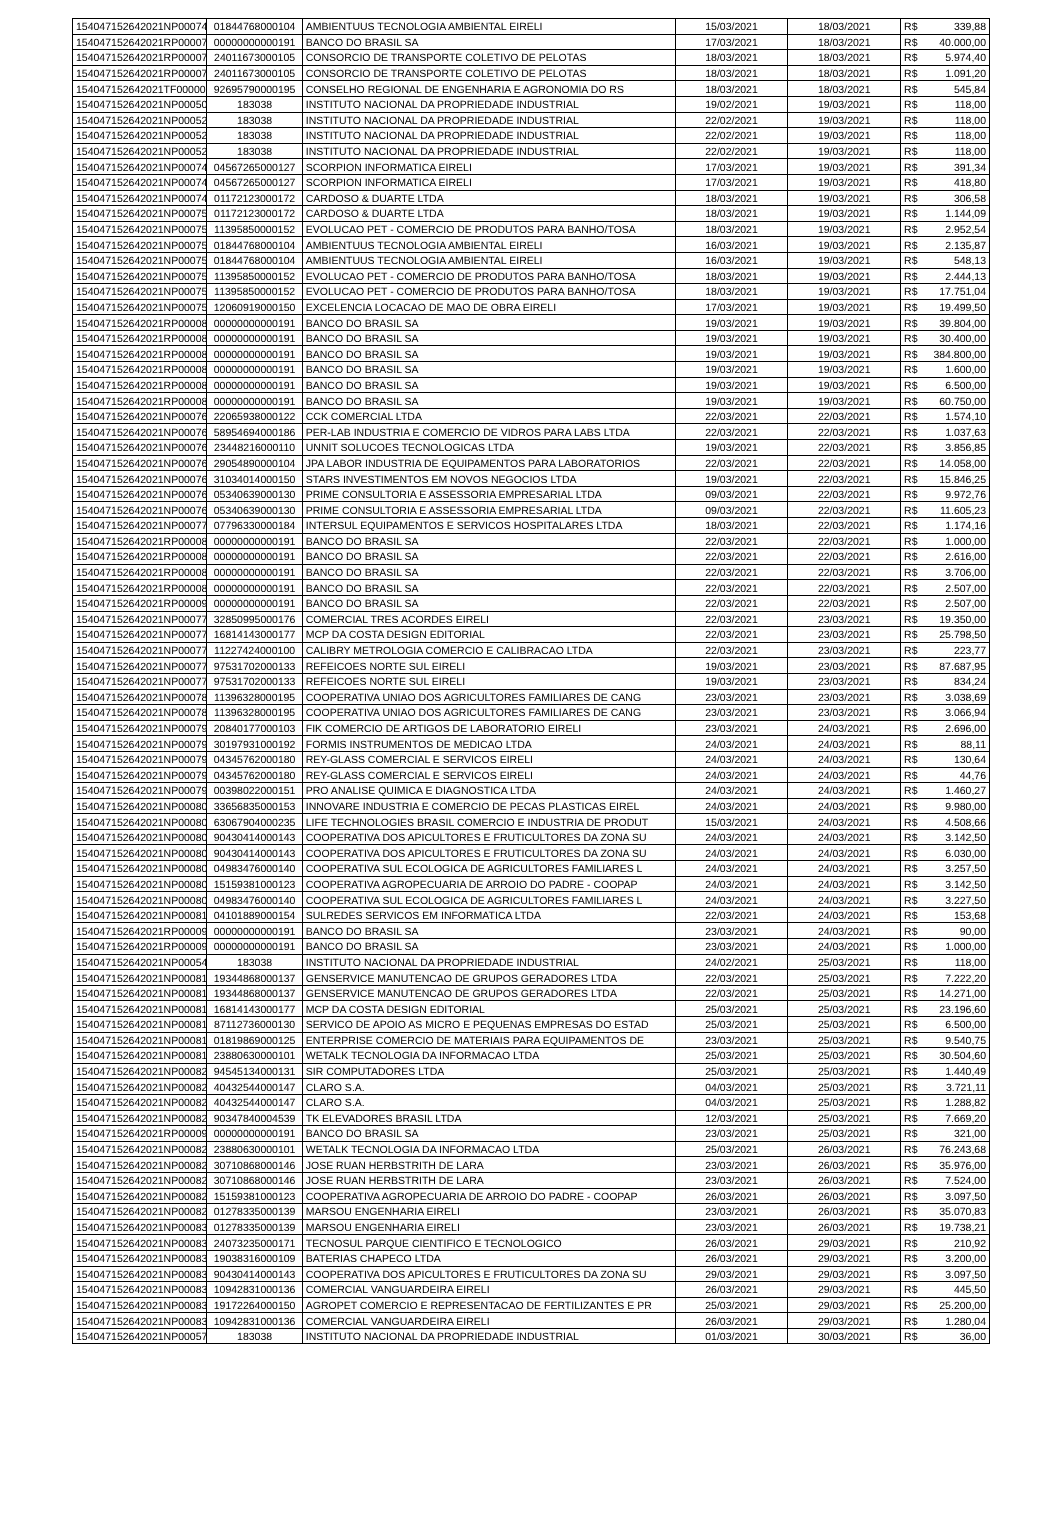| 154047152642021NP000746 | 01844768000104 | AMBIENTUUS TECNOLOGIA AMBIENTAL EIRELI | 15/03/2021 | 18/03/2021 | R$ | 339,88 |
| 154047152642021RP000077 | 00000000000191 | BANCO DO BRASIL SA | 17/03/2021 | 18/03/2021 | R$ | 40.000,00 |
| 154047152642021RP000078 | 24011673000105 | CONSORCIO DE TRANSPORTE COLETIVO DE PELOTAS | 18/03/2021 | 18/03/2021 | R$ | 5.974,40 |
| 154047152642021RP000078 | 24011673000105 | CONSORCIO DE TRANSPORTE COLETIVO DE PELOTAS | 18/03/2021 | 18/03/2021 | R$ | 1.091,20 |
| 154047152642021TF000007 | 92695790000195 | CONSELHO REGIONAL DE ENGENHARIA E AGRONOMIA DO RS | 18/03/2021 | 18/03/2021 | R$ | 545,84 |
| 154047152642021NP000508 | 183038 | INSTITUTO NACIONAL DA PROPRIEDADE INDUSTRIAL | 19/02/2021 | 19/03/2021 | R$ | 118,00 |
| 154047152642021NP000521 | 183038 | INSTITUTO NACIONAL DA PROPRIEDADE INDUSTRIAL | 22/02/2021 | 19/03/2021 | R$ | 118,00 |
| 154047152642021NP000522 | 183038 | INSTITUTO NACIONAL DA PROPRIEDADE INDUSTRIAL | 22/02/2021 | 19/03/2021 | R$ | 118,00 |
| 154047152642021NP000523 | 183038 | INSTITUTO NACIONAL DA PROPRIEDADE INDUSTRIAL | 22/02/2021 | 19/03/2021 | R$ | 118,00 |
| 154047152642021NP000747 | 04567265000127 | SCORPION INFORMATICA EIRELI | 17/03/2021 | 19/03/2021 | R$ | 391,34 |
| 154047152642021NP000747 | 04567265000127 | SCORPION INFORMATICA EIRELI | 17/03/2021 | 19/03/2021 | R$ | 418,80 |
| 154047152642021NP000748 | 01172123000172 | CARDOSO & DUARTE LTDA | 18/03/2021 | 19/03/2021 | R$ | 306,58 |
| 154047152642021NP000750 | 01172123000172 | CARDOSO & DUARTE LTDA | 18/03/2021 | 19/03/2021 | R$ | 1.144,09 |
| 154047152642021NP000751 | 11395850000152 | EVOLUCAO PET - COMERCIO DE PRODUTOS PARA BANHO/TOSA | 18/03/2021 | 19/03/2021 | R$ | 2.952,54 |
| 154047152642021NP000752 | 01844768000104 | AMBIENTUUS TECNOLOGIA AMBIENTAL EIRELI | 16/03/2021 | 19/03/2021 | R$ | 2.135,87 |
| 154047152642021NP000752 | 01844768000104 | AMBIENTUUS TECNOLOGIA AMBIENTAL EIRELI | 16/03/2021 | 19/03/2021 | R$ | 548,13 |
| 154047152642021NP000754 | 11395850000152 | EVOLUCAO PET - COMERCIO DE PRODUTOS PARA BANHO/TOSA | 18/03/2021 | 19/03/2021 | R$ | 2.444,13 |
| 154047152642021NP000756 | 11395850000152 | EVOLUCAO PET - COMERCIO DE PRODUTOS PARA BANHO/TOSA | 18/03/2021 | 19/03/2021 | R$ | 17.751,04 |
| 154047152642021NP000757 | 12060919000150 | EXCELENCIA LOCACAO DE MAO DE OBRA EIRELI | 17/03/2021 | 19/03/2021 | R$ | 19.499,50 |
| 154047152642021RP000080 | 00000000000191 | BANCO DO BRASIL SA | 19/03/2021 | 19/03/2021 | R$ | 39.804,00 |
| 154047152642021RP000081 | 00000000000191 | BANCO DO BRASIL SA | 19/03/2021 | 19/03/2021 | R$ | 30.400,00 |
| 154047152642021RP000082 | 00000000000191 | BANCO DO BRASIL SA | 19/03/2021 | 19/03/2021 | R$ | 384.800,00 |
| 154047152642021RP000083 | 00000000000191 | BANCO DO BRASIL SA | 19/03/2021 | 19/03/2021 | R$ | 1.600,00 |
| 154047152642021RP000084 | 00000000000191 | BANCO DO BRASIL SA | 19/03/2021 | 19/03/2021 | R$ | 6.500,00 |
| 154047152642021RP000085 | 00000000000191 | BANCO DO BRASIL SA | 19/03/2021 | 19/03/2021 | R$ | 60.750,00 |
| 154047152642021NP000760 | 22065938000122 | CCK COMERCIAL LTDA | 22/03/2021 | 22/03/2021 | R$ | 1.574,10 |
| 154047152642021NP000764 | 58954694000186 | PER-LAB INDUSTRIA E COMERCIO DE VIDROS PARA LABS LTDA | 22/03/2021 | 22/03/2021 | R$ | 1.037,63 |
| 154047152642021NP000765 | 23448216000110 | UNNIT SOLUCOES TECNOLOGICAS LTDA | 19/03/2021 | 22/03/2021 | R$ | 3.856,85 |
| 154047152642021NP000766 | 29054890000104 | JPA LABOR INDUSTRIA DE EQUIPAMENTOS PARA LABORATORIOS | 22/03/2021 | 22/03/2021 | R$ | 14.058,00 |
| 154047152642021NP000768 | 31034014000150 | STARS INVESTIMENTOS EM NOVOS NEGOCIOS LTDA | 19/03/2021 | 22/03/2021 | R$ | 15.846,25 |
| 154047152642021NP000769 | 05340639000130 | PRIME CONSULTORIA E ASSESSORIA EMPRESARIAL LTDA | 09/03/2021 | 22/03/2021 | R$ | 9.972,76 |
| 154047152642021NP000769 | 05340639000130 | PRIME CONSULTORIA E ASSESSORIA EMPRESARIAL LTDA | 09/03/2021 | 22/03/2021 | R$ | 11.605,23 |
| 154047152642021NP000771 | 07796330000184 | INTERSUL EQUIPAMENTOS E SERVICOS HOSPITALARES LTDA | 18/03/2021 | 22/03/2021 | R$ | 1.174,16 |
| 154047152642021RP000086 | 00000000000191 | BANCO DO BRASIL SA | 22/03/2021 | 22/03/2021 | R$ | 1.000,00 |
| 154047152642021RP000087 | 00000000000191 | BANCO DO BRASIL SA | 22/03/2021 | 22/03/2021 | R$ | 2.616,00 |
| 154047152642021RP000088 | 00000000000191 | BANCO DO BRASIL SA | 22/03/2021 | 22/03/2021 | R$ | 3.706,00 |
| 154047152642021RP000089 | 00000000000191 | BANCO DO BRASIL SA | 22/03/2021 | 22/03/2021 | R$ | 2.507,00 |
| 154047152642021RP000090 | 00000000000191 | BANCO DO BRASIL SA | 22/03/2021 | 22/03/2021 | R$ | 2.507,00 |
| 154047152642021NP000772 | 32850995000176 | COMERCIAL TRES ACORDES EIRELI | 22/03/2021 | 23/03/2021 | R$ | 19.350,00 |
| 154047152642021NP000773 | 16814143000177 | MCP DA COSTA DESIGN EDITORIAL | 22/03/2021 | 23/03/2021 | R$ | 25.798,50 |
| 154047152642021NP000777 | 11227424000100 | CALIBRY METROLOGIA COMERCIO E CALIBRACAO LTDA | 22/03/2021 | 23/03/2021 | R$ | 223,77 |
| 154047152642021NP000778 | 97531702000133 | REFEICOES NORTE SUL EIRELI | 19/03/2021 | 23/03/2021 | R$ | 87.687,95 |
| 154047152642021NP000778 | 97531702000133 | REFEICOES NORTE SUL EIRELI | 19/03/2021 | 23/03/2021 | R$ | 834,24 |
| 154047152642021NP000780 | 11396328000195 | COOPERATIVA UNIAO DOS AGRICULTORES FAMILIARES DE CANG | 23/03/2021 | 23/03/2021 | R$ | 3.038,69 |
| 154047152642021NP000781 | 11396328000195 | COOPERATIVA UNIAO DOS AGRICULTORES FAMILIARES DE CANG | 23/03/2021 | 23/03/2021 | R$ | 3.066,94 |
| 154047152642021NP000792 | 20840177000103 | FIK COMERCIO DE ARTIGOS DE LABORATORIO EIRELI | 23/03/2021 | 24/03/2021 | R$ | 2.696,00 |
| 154047152642021NP000794 | 30197931000192 | FORMIS INSTRUMENTOS DE MEDICAO LTDA | 24/03/2021 | 24/03/2021 | R$ | 88,11 |
| 154047152642021NP000795 | 04345762000180 | REY-GLASS COMERCIAL E SERVICOS EIRELI | 24/03/2021 | 24/03/2021 | R$ | 130,64 |
| 154047152642021NP000796 | 04345762000180 | REY-GLASS COMERCIAL E SERVICOS EIRELI | 24/03/2021 | 24/03/2021 | R$ | 44,76 |
| 154047152642021NP000799 | 00398022000151 | PRO ANALISE QUIMICA E DIAGNOSTICA LTDA | 24/03/2021 | 24/03/2021 | R$ | 1.460,27 |
| 154047152642021NP000801 | 33656835000153 | INNOVARE INDUSTRIA E COMERCIO DE PECAS PLASTICAS EIREL | 24/03/2021 | 24/03/2021 | R$ | 9.980,00 |
| 154047152642021NP000802 | 63067904000235 | LIFE TECHNOLOGIES BRASIL COMERCIO E INDUSTRIA DE PRODUT | 15/03/2021 | 24/03/2021 | R$ | 4.508,66 |
| 154047152642021NP000803 | 90430414000143 | COOPERATIVA DOS APICULTORES E FRUTICULTORES DA ZONA SU | 24/03/2021 | 24/03/2021 | R$ | 3.142,50 |
| 154047152642021NP000804 | 90430414000143 | COOPERATIVA DOS APICULTORES E FRUTICULTORES DA ZONA SU | 24/03/2021 | 24/03/2021 | R$ | 6.030,00 |
| 154047152642021NP000805 | 04983476000140 | COOPERATIVA SUL ECOLOGICA DE AGRICULTORES FAMILIARES L | 24/03/2021 | 24/03/2021 | R$ | 3.257,50 |
| 154047152642021NP000806 | 15159381000123 | COOPERATIVA AGROPECUARIA DE ARROIO DO PADRE - COOPAP | 24/03/2021 | 24/03/2021 | R$ | 3.142,50 |
| 154047152642021NP000807 | 04983476000140 | COOPERATIVA SUL ECOLOGICA DE AGRICULTORES FAMILIARES L | 24/03/2021 | 24/03/2021 | R$ | 3.227,50 |
| 154047152642021NP000810 | 04101889000154 | SULREDES SERVICOS EM INFORMATICA LTDA | 22/03/2021 | 24/03/2021 | R$ | 153,68 |
| 154047152642021RP000091 | 00000000000191 | BANCO DO BRASIL SA | 23/03/2021 | 24/03/2021 | R$ | 90,00 |
| 154047152642021RP000092 | 00000000000191 | BANCO DO BRASIL SA | 23/03/2021 | 24/03/2021 | R$ | 1.000,00 |
| 154047152642021NP000543 | 183038 | INSTITUTO NACIONAL DA PROPRIEDADE INDUSTRIAL | 24/02/2021 | 25/03/2021 | R$ | 118,00 |
| 154047152642021NP000812 | 19344868000137 | GENSERVICE MANUTENCAO DE GRUPOS GERADORES LTDA | 22/03/2021 | 25/03/2021 | R$ | 7.222,20 |
| 154047152642021NP000813 | 19344868000137 | GENSERVICE MANUTENCAO DE GRUPOS GERADORES LTDA | 22/03/2021 | 25/03/2021 | R$ | 14.271,00 |
| 154047152642021NP000815 | 16814143000177 | MCP DA COSTA DESIGN EDITORIAL | 25/03/2021 | 25/03/2021 | R$ | 23.196,60 |
| 154047152642021NP000816 | 87112736000130 | SERVICO DE APOIO AS MICRO E PEQUENAS EMPRESAS DO ESTAD | 25/03/2021 | 25/03/2021 | R$ | 6.500,00 |
| 154047152642021NP000818 | 01819869000125 | ENTERPRISE COMERCIO DE MATERIAIS PARA EQUIPAMENTOS DE | 23/03/2021 | 25/03/2021 | R$ | 9.540,75 |
| 154047152642021NP000819 | 23880630000101 | WETALK TECNOLOGIA DA INFORMACAO LTDA | 25/03/2021 | 25/03/2021 | R$ | 30.504,60 |
| 154047152642021NP000820 | 94545134000131 | SIR COMPUTADORES LTDA | 25/03/2021 | 25/03/2021 | R$ | 1.440,49 |
| 154047152642021NP000822 | 40432544000147 | CLARO S.A. | 04/03/2021 | 25/03/2021 | R$ | 3.721,11 |
| 154047152642021NP000822 | 40432544000147 | CLARO S.A. | 04/03/2021 | 25/03/2021 | R$ | 1.288,82 |
| 154047152642021NP000824 | 90347840004539 | TK ELEVADORES BRASIL LTDA | 12/03/2021 | 25/03/2021 | R$ | 7.669,20 |
| 154047152642021RP000093 | 00000000000191 | BANCO DO BRASIL SA | 23/03/2021 | 25/03/2021 | R$ | 321,00 |
| 154047152642021NP000825 | 23880630000101 | WETALK TECNOLOGIA DA INFORMACAO LTDA | 25/03/2021 | 26/03/2021 | R$ | 76.243,68 |
| 154047152642021NP000827 | 30710868000146 | JOSE RUAN HERBSTRITH DE LARA | 23/03/2021 | 26/03/2021 | R$ | 35.976,00 |
| 154047152642021NP000827 | 30710868000146 | JOSE RUAN HERBSTRITH DE LARA | 23/03/2021 | 26/03/2021 | R$ | 7.524,00 |
| 154047152642021NP000828 | 15159381000123 | COOPERATIVA AGROPECUARIA DE ARROIO DO PADRE - COOPAP | 26/03/2021 | 26/03/2021 | R$ | 3.097,50 |
| 154047152642021NP000829 | 01278335000139 | MARSOU ENGENHARIA EIRELI | 23/03/2021 | 26/03/2021 | R$ | 35.070,83 |
| 154047152642021NP000830 | 01278335000139 | MARSOU ENGENHARIA EIRELI | 23/03/2021 | 26/03/2021 | R$ | 19.738,21 |
| 154047152642021NP000831 | 24073235000171 | TECNOSUL PARQUE CIENTIFICO E TECNOLOGICO | 26/03/2021 | 29/03/2021 | R$ | 210,92 |
| 154047152642021NP000832 | 19038316000109 | BATERIAS CHAPECO LTDA | 26/03/2021 | 29/03/2021 | R$ | 3.200,00 |
| 154047152642021NP000834 | 90430414000143 | COOPERATIVA DOS APICULTORES E FRUTICULTORES DA ZONA SU | 29/03/2021 | 29/03/2021 | R$ | 3.097,50 |
| 154047152642021NP000835 | 10942831000136 | COMERCIAL VANGUARDEIRA EIRELI | 26/03/2021 | 29/03/2021 | R$ | 445,50 |
| 154047152642021NP000836 | 19172264000150 | AGROPET COMERCIO E REPRESENTACAO DE FERTILIZANTES E PR | 25/03/2021 | 29/03/2021 | R$ | 25.200,00 |
| 154047152642021NP000837 | 10942831000136 | COMERCIAL VANGUARDEIRA EIRELI | 26/03/2021 | 29/03/2021 | R$ | 1.280,04 |
| 154047152642021NP000571 | 183038 | INSTITUTO NACIONAL DA PROPRIEDADE INDUSTRIAL | 01/03/2021 | 30/03/2021 | R$ | 36,00 |